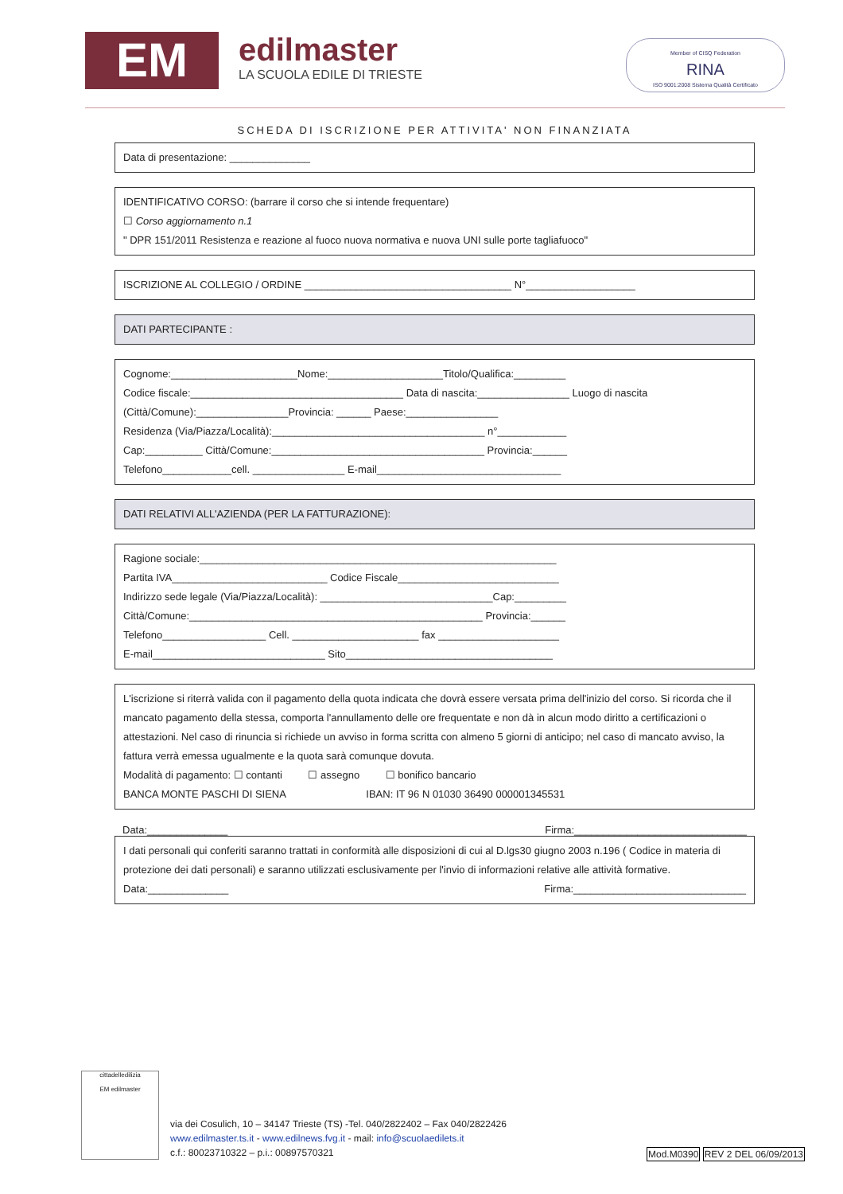EM
edilmaster
LA SCUOLA EDILE DI TRIESTE
Member of CISQ Federation
RINA
ISO 9001:2008 Sistema Qualità Certificato
SCHEDA DI ISCRIZIONE PER ATTIVITA' NON FINANZIATA
Data di presentazione: ______________
IDENTIFICATIVO CORSO: (barrare il corso che si intende frequentare)
☐ Corso aggiornamento n.1
" DPR 151/2011 Resistenza e reazione al fuoco nuova normativa e nuova UNI sulle porte tagliafuoco"
ISCRIZIONE AL COLLEGIO / ORDINE ____________________________________ N°___________________
DATI PARTECIPANTE :
Cognome:______________________Nome:____________________Titolo/Qualifica:_________
Codice fiscale:_____________________________________ Data di nascita:________________ Luogo di nascita (Città/Comune):________________Provincia: ______ Paese:________________
Residenza (Via/Piazza/Località):_____________________________________ n°____________
Cap:__________ Città/Comune:_____________________________________ Provincia:______
Telefono____________cell. ________________ E-mail________________________________
DATI RELATIVI ALL'AZIENDA (PER LA FATTURAZIONE):
Ragione sociale:______________________________________________________________
Partita IVA___________________________ Codice Fiscale____________________________
Indirizzo sede legale (Via/Piazza/Località): ______________________________Cap:_________
Città/Comune:___________________________________________________ Provincia:______
Telefono__________________ Cell. ______________________ fax _____________________
E-mail______________________________ Sito____________________________________
L'iscrizione si riterrà valida con il pagamento della quota indicata che dovrà essere versata prima dell'inizio del corso. Si ricorda che il mancato pagamento della stessa, comporta l'annullamento delle ore frequentate e non dà in alcun modo diritto a certificazioni o attestazioni. Nel caso di rinuncia si richiede un avviso in forma scritta con almeno 5 giorni di anticipo; nel caso di mancato avviso, la fattura verrà emessa ugualmente e la quota sarà comunque dovuta.
Modalità di pagamento: ☐ contanti ☐ assegno ☐ bonifico bancario
BANCA MONTE PASCHI DI SIENA IBAN: IT 96 N 01030 36490 000001345531
Data:______________ Firma:______________________________
I dati personali qui conferiti saranno trattati in conformità alle disposizioni di cui al D.lgs30 giugno 2003 n.196 ( Codice in materia di protezione dei dati personali) e saranno utilizzati esclusivamente per l'invio di informazioni relative alle attività formative.
Data:______________ Firma:______________________________
cittadelledilizia
EM edilmaster
via dei Cosulich, 10 – 34147 Trieste (TS) -Tel. 040/2822402 – Fax 040/2822426
www.edilmaster.ts.it - www.edilnews.fvg.it - mail: info@scuolaedilets.it
c.f.: 80023710322 – p.i.: 00897570321
Mod.M0390 REV 2 DEL 06/09/2013